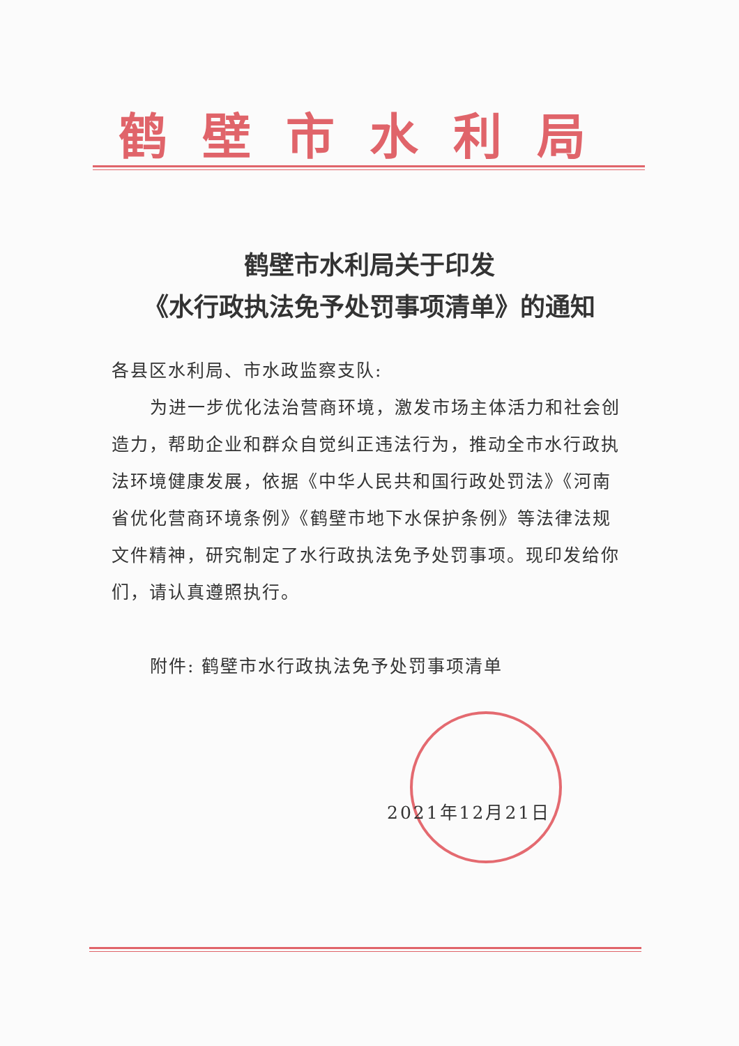鹤壁市水利局
鹤壁市水利局关于印发
《水行政执法免予处罚事项清单》的通知
各县区水利局、市水政监察支队:
为进一步优化法治营商环境，激发市场主体活力和社会创造力，帮助企业和群众自觉纠正违法行为，推动全市水行政执法环境健康发展，依据《中华人民共和国行政处罚法》《河南省优化营商环境条例》《鹤壁市地下水保护条例》等法律法规文件精神，研究制定了水行政执法免予处罚事项。现印发给你们，请认真遵照执行。
附件: 鹤壁市水行政执法免予处罚事项清单
2021年12月21日